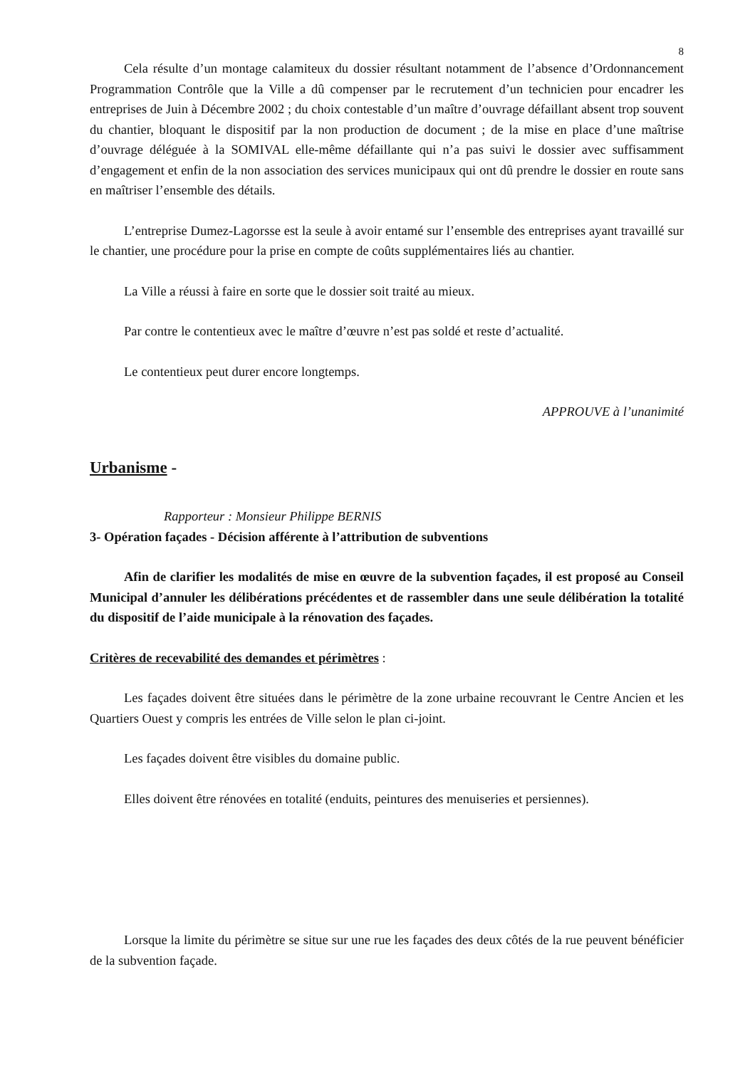8
Cela résulte d’un montage calamiteux du dossier résultant notamment de l’absence d’Ordonnancement Programmation Contrôle que la Ville a dû compenser par le recrutement d’un technicien pour encadrer les entreprises de Juin à Décembre 2002 ; du choix contestable d’un maître d’ouvrage défaillant absent trop souvent du chantier, bloquant le dispositif par la non production de document ; de la mise en place d’une maîtrise d’ouvrage déléguée à la SOMIVAL elle-même défaillante qui n’a pas suivi le dossier avec suffisamment d’engagement et enfin de la non association des services municipaux qui ont dû prendre le dossier en route sans en maîtriser l’ensemble des détails.
L’entreprise Dumez-Lagorsse est la seule à avoir entamé sur l’ensemble des entreprises ayant travaillé sur le chantier, une procédure pour la prise en compte de coûts supplémentaires liés au chantier.
La Ville a réussi à faire en sorte que le dossier soit traité au mieux.
Par contre le contentieux avec le maître d’œuvre n’est pas soldé et reste d’actualité.
Le contentieux peut durer encore longtemps.
APPROUVE à l’unanimité
Urbanisme -
Rapporteur : Monsieur Philippe BERNIS
3- Opération façades - Décision afférente à l’attribution de subventions
Afin de clarifier les modalités de mise en œuvre de la subvention façades, il est proposé au Conseil Municipal d’annuler les délibérations précédentes et de rassembler dans une seule délibération la totalité du dispositif de l’aide municipale à la rénovation des façades.
Critères de recevabilité des demandes et périmètres :
Les façades doivent être situées dans le périmètre de la zone urbaine recouvrant le Centre Ancien et les Quartiers Ouest y compris les entrées de Ville selon le plan ci-joint.
Les façades doivent être visibles du domaine public.
Elles doivent être rénovées en totalité (enduits, peintures des menuiseries et persiennes).
Lorsque la limite du périmètre se situe sur une rue les façades des deux côtés de la rue peuvent bénéficier de la subvention façade.